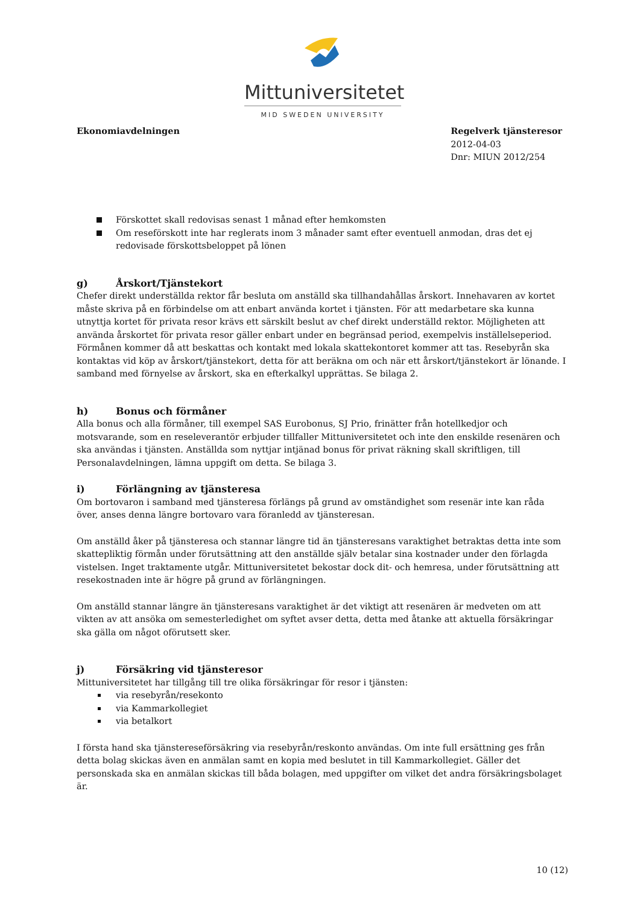Mittuniversitetet
MID SWEDEN UNIVERSITY
Ekonomiavdelningen Regelverk tjänsteresor
2012-04-03
Dnr: MIUN 2012/254
Förskottet skall redovisas senast 1 månad efter hemkomsten
Om reseförskott inte har reglerats inom 3 månader samt efter eventuell anmodan, dras det ej redovisade förskottsbeloppet på lönen
g) Årskort/Tjänstekort
Chefer direkt underställda rektor får besluta om anställd ska tillhandahållas årskort. Innehavaren av kortet måste skriva på en förbindelse om att enbart använda kortet i tjänsten. För att medarbetare ska kunna utnyttja kortet för privata resor krävs ett särskilt beslut av chef direkt underställd rektor. Möjligheten att använda årskortet för privata resor gäller enbart under en begränsad period, exempelvis inställelseperiod. Förmånen kommer då att beskattas och kontakt med lokala skattekontoret kommer att tas. Resebyrån ska kontaktas vid köp av årskort/tjänstekort, detta för att beräkna om och när ett årskort/tjänstekort är lönande. I samband med förnyelse av årskort, ska en efterkalkyl upprättas. Se bilaga 2.
h) Bonus och förmåner
Alla bonus och alla förmåner, till exempel SAS Eurobonus, SJ Prio, frinätter från hotellkedjor och motsvarande, som en reseleverantör erbjuder tillfaller Mittuniversitetet och inte den enskilde resenären och ska användas i tjänsten. Anställda som nyttjar intjänad bonus för privat räkning skall skriftligen, till Personalavdelningen, lämna uppgift om detta. Se bilaga 3.
i) Förlängning av tjänsteresa
Om bortovaron i samband med tjänsteresa förlängs på grund av omständighet som resenär inte kan råda över, anses denna längre bortovaro vara föranledd av tjänsteresan.
Om anställd åker på tjänsteresa och stannar längre tid än tjänsteresans varaktighet betraktas detta inte som skattepliktig förmån under förutsättning att den anställde själv betalar sina kostnader under den förlagda vistelsen. Inget traktamente utgår. Mittuniversitetet bekostar dock dit- och hemresa, under förutsättning att resekostnaden inte är högre på grund av förlängningen.
Om anställd stannar längre än tjänsteresans varaktighet är det viktigt att resenären är medveten om att vikten av att ansöka om semesterledighet om syftet avser detta, detta med åtanke att aktuella försäkringar ska gälla om något oförutsett sker.
j) Försäkring vid tjänsteresor
Mittuniversitetet har tillgång till tre olika försäkringar för resor i tjänsten:
via resebyrån/resekonto
via Kammarkollegiet
via betalkort
I första hand ska tjänstereseförsäkring via resebyrån/reskonto användas. Om inte full ersättning ges från detta bolag skickas även en anmälan samt en kopia med beslutet in till Kammarkollegiet. Gäller det personskada ska en anmälan skickas till båda bolagen, med uppgifter om vilket det andra försäkringsbolaget är.
10 (12)